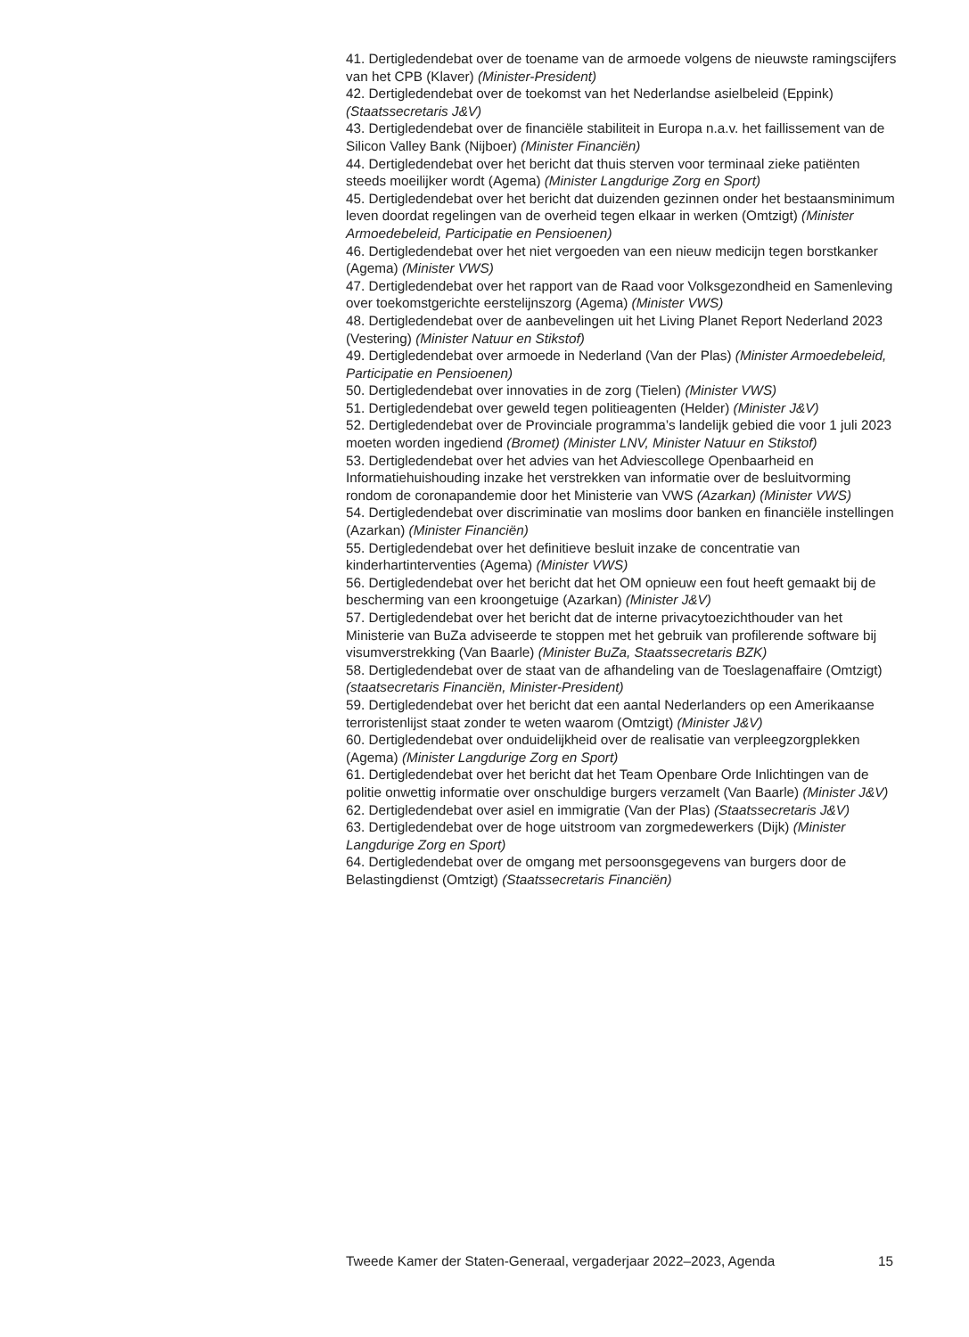41. Dertigledendebat over de toename van de armoede volgens de nieuwste ramingscijfers van het CPB (Klaver) (Minister-President)
42. Dertigledendebat over de toekomst van het Nederlandse asielbeleid (Eppink) (Staatssecretaris J&V)
43. Dertigledendebat over de financiële stabiliteit in Europa n.a.v. het faillissement van de Silicon Valley Bank (Nijboer) (Minister Financiën)
44. Dertigledendebat over het bericht dat thuis sterven voor terminaal zieke patiënten steeds moeilijker wordt (Agema) (Minister Langdurige Zorg en Sport)
45. Dertigledendebat over het bericht dat duizenden gezinnen onder het bestaansminimum leven doordat regelingen van de overheid tegen elkaar in werken (Omtzigt) (Minister Armoedebeleid, Participatie en Pensioenen)
46. Dertigledendebat over het niet vergoeden van een nieuw medicijn tegen borstkanker (Agema) (Minister VWS)
47. Dertigledendebat over het rapport van de Raad voor Volksgezondheid en Samenleving over toekomstgerichte eerstelijnszorg (Agema) (Minister VWS)
48. Dertigledendebat over de aanbevelingen uit het Living Planet Report Nederland 2023 (Vestering) (Minister Natuur en Stikstof)
49. Dertigledendebat over armoede in Nederland (Van der Plas) (Minister Armoedebeleid, Participatie en Pensioenen)
50. Dertigledendebat over innovaties in de zorg (Tielen) (Minister VWS)
51. Dertigledendebat over geweld tegen politieagenten (Helder) (Minister J&V)
52. Dertigledendebat over de Provinciale programma’s landelijk gebied die voor 1 juli 2023 moeten worden ingediend (Bromet) (Minister LNV, Minister Natuur en Stikstof)
53. Dertigledendebat over het advies van het Adviescollege Openbaarheid en Informatiehuishouding inzake het verstrekken van informatie over de besluitvorming rondom de coronapandemie door het Ministerie van VWS (Azarkan) (Minister VWS)
54. Dertigledendebat over discriminatie van moslims door banken en financiële instellingen (Azarkan) (Minister Financiën)
55. Dertigledendebat over het definitieve besluit inzake de concentratie van kinderhartinterventies (Agema) (Minister VWS)
56. Dertigledendebat over het bericht dat het OM opnieuw een fout heeft gemaakt bij de bescherming van een kroongetuige (Azarkan) (Minister J&V)
57. Dertigledendebat over het bericht dat de interne privacytoezichthouder van het Ministerie van BuZa adviseerde te stoppen met het gebruik van profilerende software bij visumverstrekking (Van Baarle) (Minister BuZa, Staatssecretaris BZK)
58. Dertigledendebat over de staat van de afhandeling van de Toeslagenaffaire (Omtzigt) (staatsecretaris Financiën, Minister-President)
59. Dertigledendebat over het bericht dat een aantal Nederlanders op een Amerikaanse terroristenlijst staat zonder te weten waarom (Omtzigt) (Minister J&V)
60. Dertigledendebat over onduidelijkheid over de realisatie van verpleegzorgplekken (Agema) (Minister Langdurige Zorg en Sport)
61. Dertigledendebat over het bericht dat het Team Openbare Orde Inlichtingen van de politie onwettig informatie over onschuldige burgers verzamelt (Van Baarle) (Minister J&V)
62. Dertigledendebat over asiel en immigratie (Van der Plas) (Staatssecretaris J&V)
63. Dertigledendebat over de hoge uitstroom van zorgmedewerkers (Dijk) (Minister Langdurige Zorg en Sport)
64. Dertigledendebat over de omgang met persoonsgegevens van burgers door de Belastingdienst (Omtzigt) (Staatssecretaris Financiën)
Tweede Kamer der Staten-Generaal, vergaderjaar 2022–2023, Agenda 15